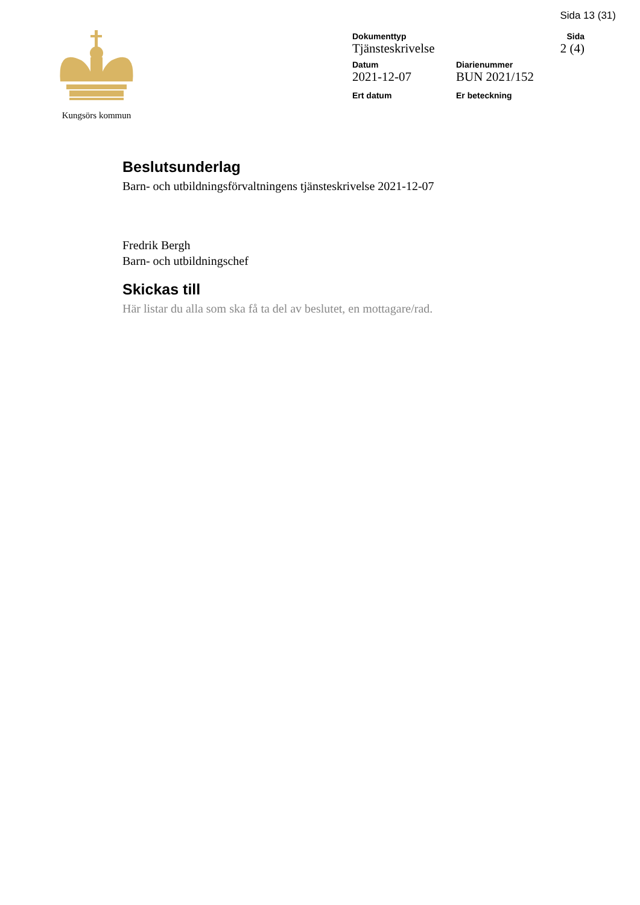Sida 13 (31)
Kungsörs kommun
Dokumenttyp
Tjänsteskrivelse
Sida
2 (4)
Datum
2021-12-07
Diarienummer
BUN 2021/152
Ert datum Er beteckning
Beslutsunderlag
Barn- och utbildningsförvaltningens tjänsteskrivelse 2021-12-07
Fredrik Bergh
Barn- och utbildningschef
Skickas till
Här listar du alla som ska få ta del av beslutet, en mottagare/rad.